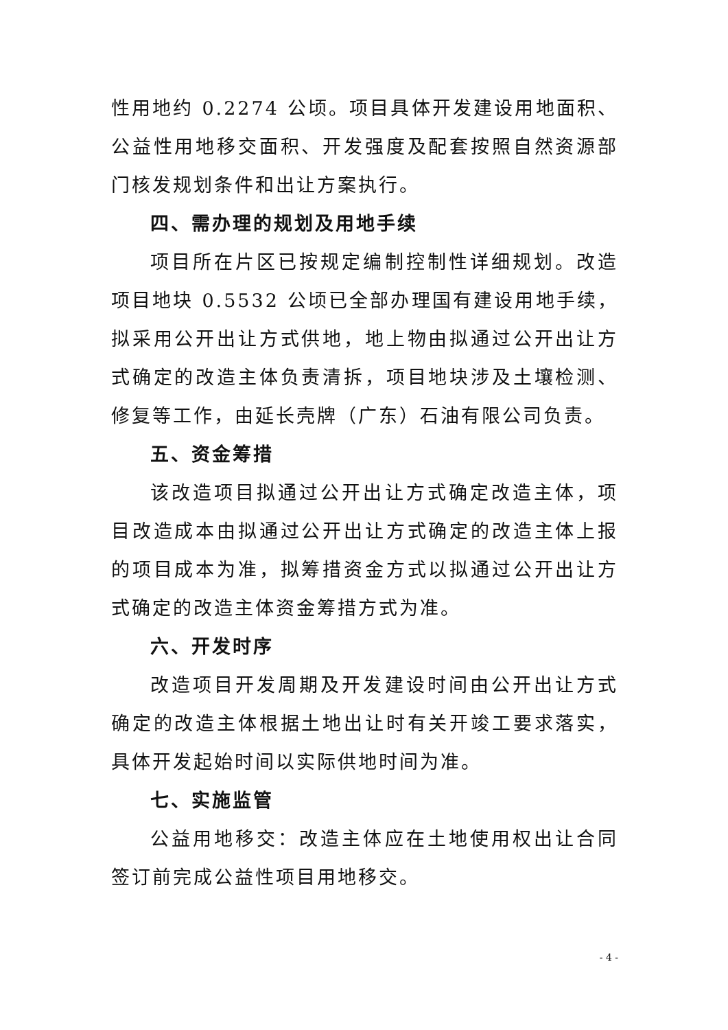性用地约 0.2274 公顷。项目具体开发建设用地面积、公益性用地移交面积、开发强度及配套按照自然资源部门核发规划条件和出让方案执行。
四、需办理的规划及用地手续
项目所在片区已按规定编制控制性详细规划。改造项目地块 0.5532 公顷已全部办理国有建设用地手续，拟采用公开出让方式供地，地上物由拟通过公开出让方式确定的改造主体负责清拆，项目地块涉及土壤检测、修复等工作，由延长壳牌（广东）石油有限公司负责。
五、资金筹措
该改造项目拟通过公开出让方式确定改造主体，项目改造成本由拟通过公开出让方式确定的改造主体上报的项目成本为准，拟筹措资金方式以拟通过公开出让方式确定的改造主体资金筹措方式为准。
六、开发时序
改造项目开发周期及开发建设时间由公开出让方式确定的改造主体根据土地出让时有关开竣工要求落实，具体开发起始时间以实际供地时间为准。
七、实施监管
公益用地移交：改造主体应在土地使用权出让合同签订前完成公益性项目用地移交。
- 4 -